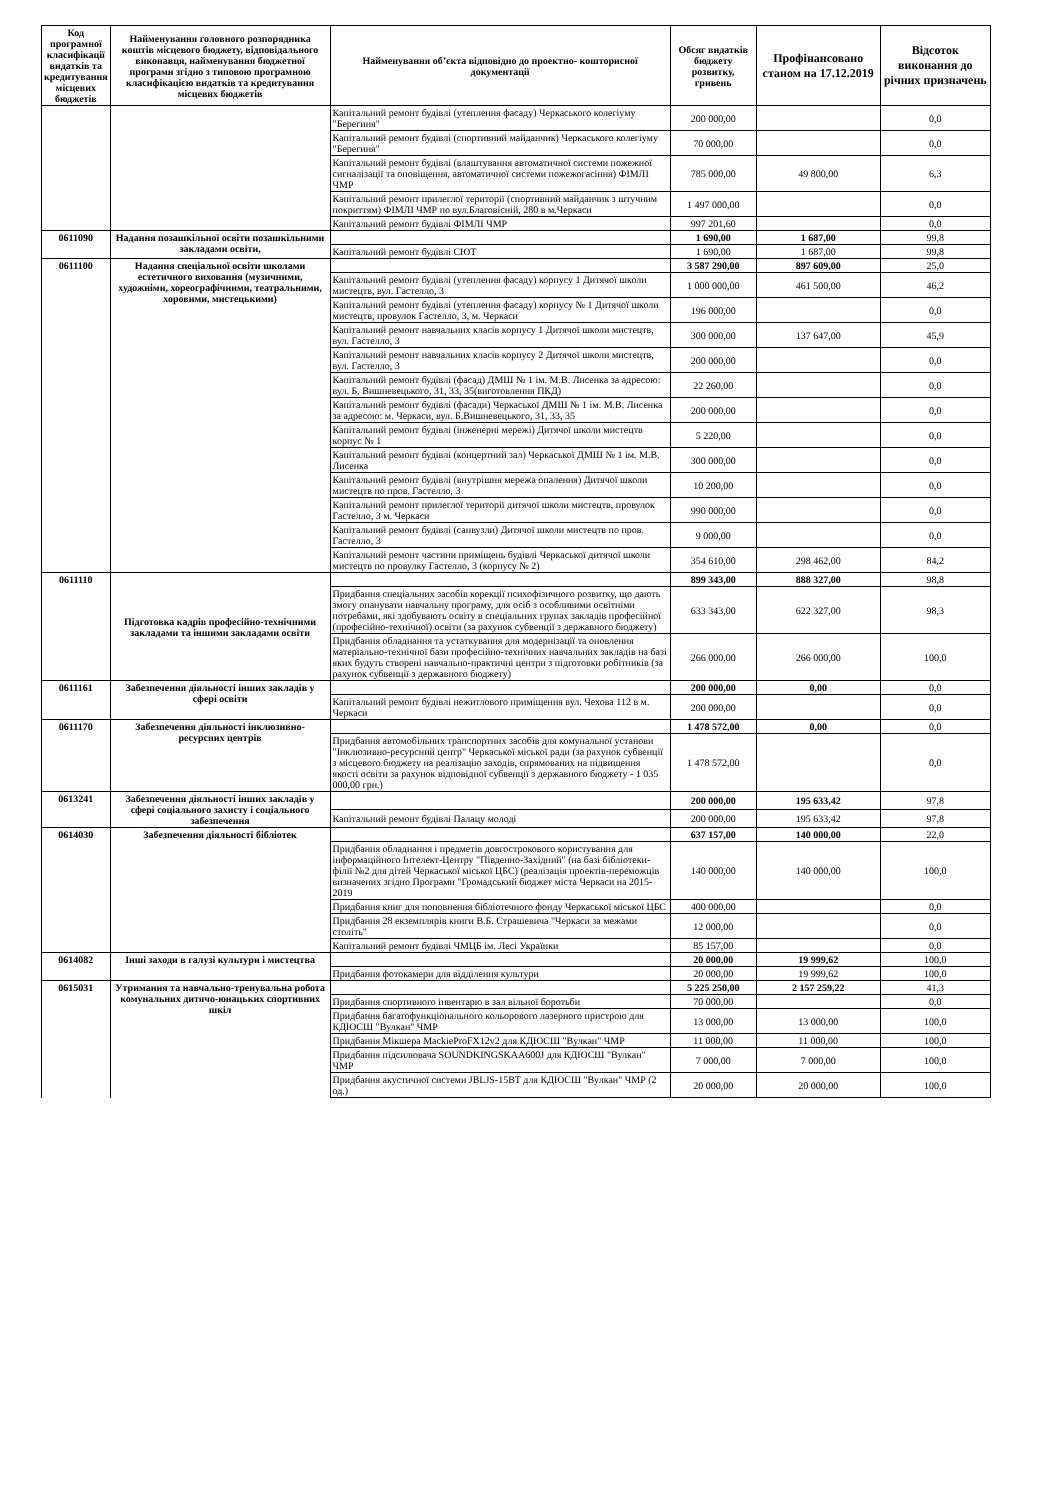| Код програмної класифікації видатків та кредитування місцевих бюджетів | Найменування головного розпорядника коштів місцевого бюджету, відповідального виконавця, найменування бюджетної програми згідно з типовою програмною класифікацією видатків та кредитування місцевих бюджетів | Найменування об’єкта відповідно до проектно- кошторисної документації | Обсяг видатків бюджету розвитку, гривень | Профінансовано станом на 17.12.2019 | Відсоток виконання до річних призначень |
| --- | --- | --- | --- | --- | --- |
| | | Капітальний ремонт будівлі (утеплення фасаду) Черкаського колегіуму "Берегиня" | 200 000,00 | | 0,0 |
| | | Капітальний ремонт будівлі (спортивний майданчик) Черкаського колегіуму "Берегиня" | 70 000,00 | | 0,0 |
| | | Капітальний ремонт будівлі (влаштування автоматичної системи пожежної сигналізації та оповіщення, автоматичної системи пожежогасіння) ФІМЛІ ЧМР | 785 000,00 | 49 800,00 | 6,3 |
| | | Капітальний ремонт прилеглої території (спортивний майданчик з штучним покриттям) ФІМЛІ ЧМР по вул.Благовісній, 280 в м.Черкаси | 1 497 000,00 | | 0,0 |
| | | Капітальний ремонт будівлі ФІМЛІ ЧМР | 997 201,60 | | 0,0 |
| 0611090 | Надання позашкільної освіти позашкільними закладами освіти, | | 1 690,00 | 1 687,00 | 99,8 |
| | | Капітальний ремонт будівлі СЮТ | 1 690,00 | 1 687,00 | 99,8 |
| 0611100 | Надання спеціальної освіти школами естетичного виховання (музичними, художніми, хореографічними, театральними, хоровими, мистецькими) | | 3 587 290,00 | 897 609,00 | 25,0 |
| | | Капітальний ремонт будівлі (утеплення фасаду) корпусу 1 Дитячої школи мистецтв, вул. Гастелло, 3 | 1 000 000,00 | 461 500,00 | 46,2 |
| | | Капітальний ремонт будівлі (утеплення фасаду) корпусу № 1 Дитячої школи мистецтв, провулок Гастелло, 3, м. Черкаси | 196 000,00 | | 0,0 |
| | | Капітальний ремонт навчальних класів корпусу 1 Дитячої школи мистецтв, вул. Гастелло, 3 | 300 000,00 | 137 647,00 | 45,9 |
| | | Капітальний ремонт навчальних класів корпусу 2 Дитячої школи мистецтв, вул. Гастелло, 3 | 200 000,00 | | 0,0 |
| | | Капітальний ремонт будівлі (фасад) ДМШ № 1 ім. М.В. Лисенка за адресою: вул. Б. Вишневецького, 31, 33, 35(виготовлення ПКД) | 22 260,00 | | 0,0 |
| | | Капітальний ремонт будівлі (фасади) Черкаської ДМШ № 1 ім. М.В. Лисенка за адресою: м. Черкаси, вул. Б.Вишневецького, 31, 33, 35 | 200 000,00 | | 0,0 |
| | | Капітальний ремонт будівлі (інженерні мережі) Дитячої школи мистецтв корпус № 1 | 5 220,00 | | 0,0 |
| | | Капітальний ремонт будівлі (концертний зал) Черкаської ДМШ № 1 ім. М.В. Лисенка | 300 000,00 | | 0,0 |
| | | Капітальний ремонт будівлі (внутрішня мережа опалення) Дитячої школи мистецтв по пров. Гастелло, 3 | 10 200,00 | | 0,0 |
| | | Капітальний ремонт прилеглої території дитячої школи мистецтв, провулок Гастелло, 3 м. Черкаси | 990 000,00 | | 0,0 |
| | | Капітальний ремонт будівлі (санвузли) Дитячої школи мистецтв по пров. Гастелло, 3 | 9 000,00 | | 0,0 |
| | | Капітальний ремонт частини приміщень будівлі Черкаської дитячої школи мистецтв по провулку Гастелло, 3 (корпусу № 2) | 354 610,00 | 298 462,00 | 84,2 |
| 0611110 | Підготовка кадрів професійно-технічними закладами та іншими закладами освіти | | 899 343,00 | 888 327,00 | 98,8 |
| | | Придбання спеціальних засобів корекції психофізичного розвитку, що дають змогу опанувати навчальну програму, для осіб з особливими освітніми потребами, які здобувають освіту в спеціальних групах закладів професійної (професійно-технічної) освіти (за рахунок субвенції з державного бюджету) | 633 343,00 | 622 327,00 | 98,3 |
| | | Придбання обладнання та устаткування для модернізації та оновлення матеріально-технічної бази професійно-технічних навчальних закладів на базі яких будуть створені навчально-практичні центри з підготовки робітників (за рахунок субвенції з державного бюджету) | 266 000,00 | 266 000,00 | 100,0 |
| 0611161 | Забезпечення діяльності інших закладів у сфері освіти | | 200 000,00 | 0,00 | 0,0 |
| | | Капітальний ремонт будівлі нежитлового приміщення вул. Чехова 112 в м. Черкаси | 200 000,00 | | 0,0 |
| 0611170 | Забезпечення діяльності інклюзивно-ресурсних центрів | | 1 478 572,00 | 0,00 | 0,0 |
| | | Придбання автомобільних транспортних засобів для комунальної установи "Інклюзивно-ресурсний центр" Черкаської міської ради (за рахунок субвенції з місцевого бюджету на реалізацію заходів, спрямованих на підвищення якості освіти за рахунок відповідної субвенції з державного бюджету - 1 035 000,00 грн.) | 1 478 572,00 | | 0,0 |
| 0613241 | Забезпечення діяльності інших закладів у сфері соціального захисту і соціального забезпечення | | 200 000,00 | 195 633,42 | 97,8 |
| | | Капітальний ремонт будівлі Палацу молоді | 200 000,00 | 195 633,42 | 97,8 |
| 0614030 | Забезпечення діяльності бібліотек | | 637 157,00 | 140 000,00 | 22,0 |
| | | Придбання обладнання і предметів довгострокового користування для інформаційного Інтелект-Центру "Південно-Західний" (на базі бібліотеки-філії №2 для дітей Черкаської міської ЦБС) (реалізація проектів-переможців визначених згідно Програми "Громадський бюджет міста Черкаси на 2015-2019 | 140 000,00 | 140 000,00 | 100,0 |
| | | Придбання книг для поповнення бібліотечного фонду Черкаської міської ЦБС | 400 000,00 | | 0,0 |
| | | Придбання 28 екземплярів книги В.Б. Страшевича "Черкаси за межами століть" | 12 000,00 | | 0,0 |
| | | Капітальний ремонт будівлі ЧМЦБ ім. Лесі Українки | 85 157,00 | | 0,0 |
| 0614082 | Інші заходи в галузі культури і мистецтва | | 20 000,00 | 19 999,62 | 100,0 |
| | | Придбання фотокамери для відділення культури | 20 000,00 | 19 999,62 | 100,0 |
| 0615031 | Утримання та навчально-тренувальна робота комунальних дитячо-юнацьких спортивних шкіл | | 5 225 250,00 | 2 157 259,22 | 41,3 |
| | | Придбання спортивного інвентарю в зал вільної боротьби | 70 000,00 | | 0,0 |
| | | Придбання багатофункціонального кольорового лазерного пристрою для КДЮСШ "Вулкан" ЧМР | 13 000,00 | 13 000,00 | 100,0 |
| | | Придбання Мікшера MackieProFX12v2 для КДЮСШ "Вулкан" ЧМР | 11 000,00 | 11 000,00 | 100,0 |
| | | Придбання підсилювача SOUNDKINGSKAA600J для КДЮСШ "Вулкан" ЧМР | 7 000,00 | 7 000,00 | 100,0 |
| | | Придбання акустичної системи JBLJS-15BT для КДЮСШ "Вулкан" ЧМР (2 од.) | 20 000,00 | 20 000,00 | 100,0 |